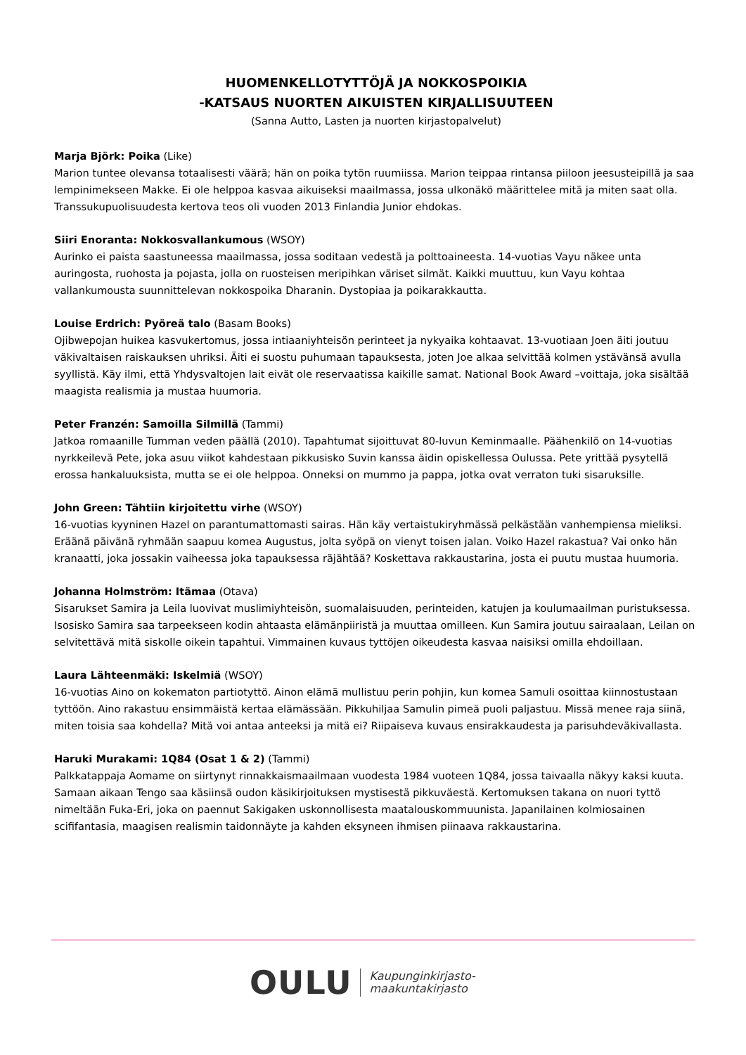HUOMENKELLOTYTTÖJÄ JA NOKKOSPOIKIA
-KATSAUS NUORTEN AIKUISTEN KIRJALLISUUTEEN
(Sanna Autto, Lasten ja nuorten kirjastopalvelut)
Marja Björk: Poika (Like)
Marion tuntee olevansa totaalisesti väärä; hän on poika tytön ruumiissa. Marion teippaa rintansa piiloon jeesusteipillä ja saa lempinimekseen Makke. Ei ole helppoa kasvaa aikuiseksi maailmassa, jossa ulkonäkö määrittelee mitä ja miten saat olla. Transsukupuolisuudesta kertova teos oli vuoden 2013 Finlandia Junior ehdokas.
Siiri Enoranta: Nokkosvallankumous (WSOY)
Aurinko ei paista saastuneessa maailmassa, jossa soditaan vedestä ja polttoaineesta. 14-vuotias Vayu näkee unta auringosta, ruohosta ja pojasta, jolla on ruosteisen meripihkan väriset silmät. Kaikki muuttuu, kun Vayu kohtaa vallankumousta suunnittelevan nokkospoika Dharanin. Dystopiaa ja poikarakkautta.
Louise Erdrich: Pyöreä talo (Basam Books)
Ojibwepojan huikea kasvukertomus, jossa intiaaniyhteisön perinteet ja nykyaika kohtaavat. 13-vuotiaan Joen äiti joutuu väkivaltaisen raiskauksen uhriksi. Äiti ei suostu puhumaan tapauksesta, joten Joe alkaa selvittää kolmen ystävänsä avulla syyllistä. Käy ilmi, että Yhdysvaltojen lait eivät ole reservaatissa kaikille samat. National Book Award –voittaja, joka sisältää maagista realismia ja mustaa huumoria.
Peter Franzén: Samoilla Silmillä (Tammi)
Jatkoa romaanille Tumman veden päällä (2010). Tapahtumat sijoittuvat 80-luvun Keminmaalle. Päähenkilö on 14-vuotias nyrkkeilevä Pete, joka asuu viikot kahdestaan pikkusisko Suvin kanssa äidin opiskellessa Oulussa. Pete yrittää pysytellä erossa hankaluuksista, mutta se ei ole helppoa. Onneksi on mummo ja pappa, jotka ovat verraton tuki sisaruksille.
John Green: Tähtiin kirjoitettu virhe (WSOY)
16-vuotias kyyninen Hazel on parantumattomasti sairas. Hän käy vertaistukiryhmässä pelkästään vanhempiensa mieliksi. Eräänä päivänä ryhmään saapuu komea Augustus, jolta syöpä on vienyt toisen jalan. Voiko Hazel rakastua? Vai onko hän kranaatti, joka jossakin vaiheessa joka tapauksessa räjähtää? Koskettava rakkaustarina, josta ei puutu mustaa huumoria.
Johanna Holmström: Itämaa (Otava)
Sisarukset Samira ja Leila luovivat muslimiyhteisön, suomalaisuuden, perinteiden, katujen ja koulumaailman puristuksessa. Isosisko Samira saa tarpeekseen kodin ahtaasta elämänpiiristä ja muuttaa omilleen. Kun Samira joutuu sairaalaan, Leilan on selvitettävä mitä siskolle oikein tapahtui. Vimmainen kuvaus tyttöjen oikeudesta kasvaa naisiksi omilla ehdoillaan.
Laura Lähteenmäki: Iskelmiä (WSOY)
16-vuotias Aino on kokematon partiotyttö. Ainon elämä mullistuu perin pohjin, kun komea Samuli osoittaa kiinnostustaan tyttöön. Aino rakastuu ensimmäistä kertaa elämässään. Pikkuhiljaa Samulin pimeä puoli paljastuu. Missä menee raja siinä, miten toisia saa kohdella? Mitä voi antaa anteeksi ja mitä ei? Riipaiseva kuvaus ensirakkaudesta ja parisuhdeväkivallasta.
Haruki Murakami: 1Q84 (Osat 1 & 2) (Tammi)
Palkkatappaja Aomame on siirtynyt rinnakkaismaailmaan vuodesta 1984 vuoteen 1Q84, jossa taivaalla näkyy kaksi kuuta. Samaan aikaan Tengo saa käsiinsä oudon käsikirjoituksen mystisestä pikkuväestä. Kertomuksen takana on nuori tyttö nimeltään Fuka-Eri, joka on paennut Sakigaken uskonnollisesta maatalouskommuunista. Japanilainen kolmiosainen scififantasia, maagisen realismin taidonnäyte ja kahden eksyneen ihmisen piinaava rakkaustarina.
OULU Kaupunginkirjasto-
maakuntakirjasto